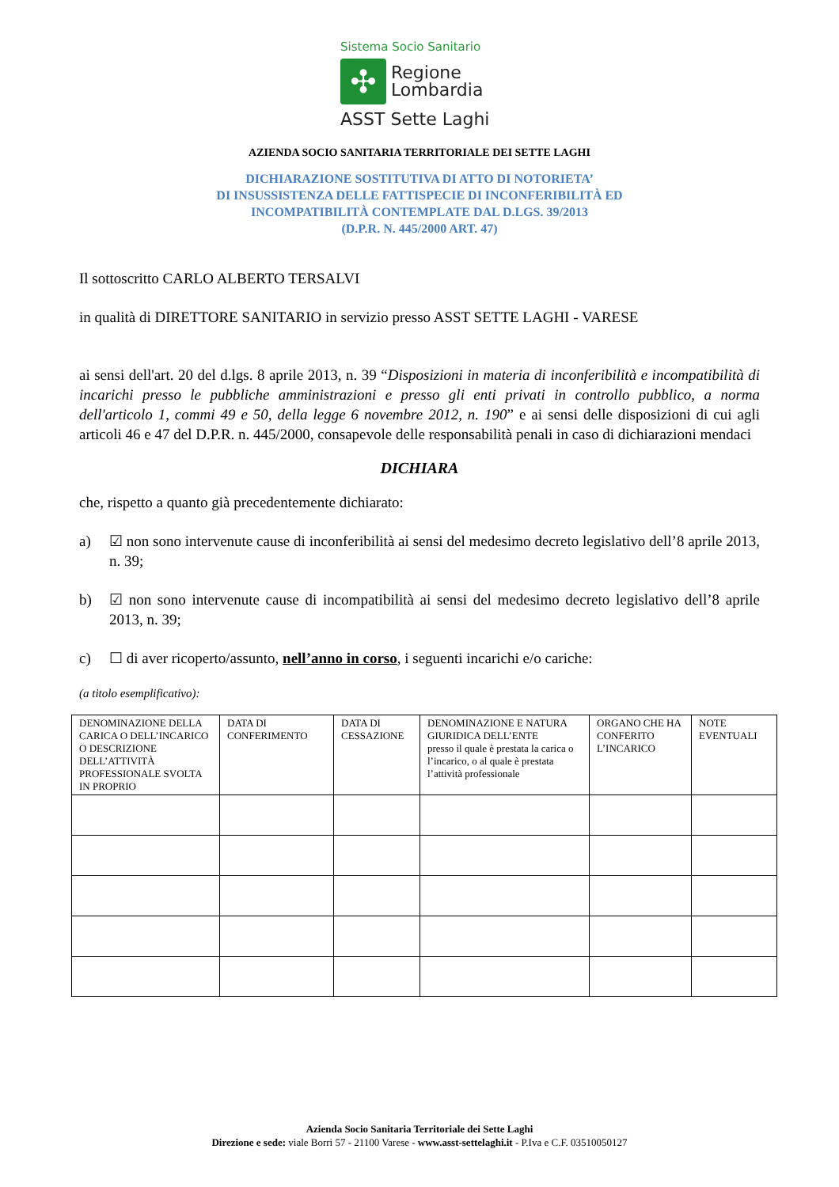Sistema Socio Sanitario
✣
Regione
Lombardia
ASST Sette Laghi
AZIENDA SOCIO SANITARIA TERRITORIALE DEI SETTE LAGHI
DICHIARAZIONE SOSTITUTIVA DI ATTO DI NOTORIETA’
DI INSUSSISTENZA DELLE FATTISPECIE DI INCONFERIBILITÀ ED
INCOMPATIBILITÀ CONTEMPLATE DAL D.LGS. 39/2013
(D.P.R. N. 445/2000 ART. 47)
Il sottoscritto CARLO ALBERTO TERSALVI
in qualità di DIRETTORE SANITARIO in servizio presso ASST SETTE LAGHI - VARESE
ai sensi dell'art. 20 del d.lgs. 8 aprile 2013, n. 39 “Disposizioni in materia di inconferibilità e incompatibilità di incarichi presso le pubbliche amministrazioni e presso gli enti privati in controllo pubblico, a norma dell'articolo 1, commi 49 e 50, della legge 6 novembre 2012, n. 190” e ai sensi delle disposizioni di cui agli articoli 46 e 47 del D.P.R. n. 445/2000, consapevole delle responsabilità penali in caso di dichiarazioni mendaci
DICHIARA
che, rispetto a quanto già precedentemente dichiarato:
a) ☑ non sono intervenute cause di inconferibilità ai sensi del medesimo decreto legislativo dell’8 aprile 2013, n. 39;
b) ☑ non sono intervenute cause di incompatibilità ai sensi del medesimo decreto legislativo dell’8 aprile 2013, n. 39;
c) ☐ di aver ricoperto/assunto, nell’anno in corso, i seguenti incarichi e/o cariche:
(a titolo esemplificativo):
| DENOMINAZIONE DELLA CARICA O DELL’INCARICO O DESCRIZIONE DELL’ATTIVITÀ PROFESSIONALE SVOLTA IN PROPRIO | DATA DI CONFERIMENTO | DATA DI CESSAZIONE | DENOMINAZIONE E NATURA GIURIDICA DELL’ENTE presso il quale è prestata la carica o l’incarico, o al quale è prestata l’attività professionale | ORGANO CHE HA CONFERITO L’INCARICO | NOTE EVENTUALI |
Azienda Socio Sanitaria Territoriale dei Sette Laghi
Direzione e sede: viale Borri 57 - 21100 Varese - www.asst-settelaghi.it - P.Iva e C.F. 03510050127